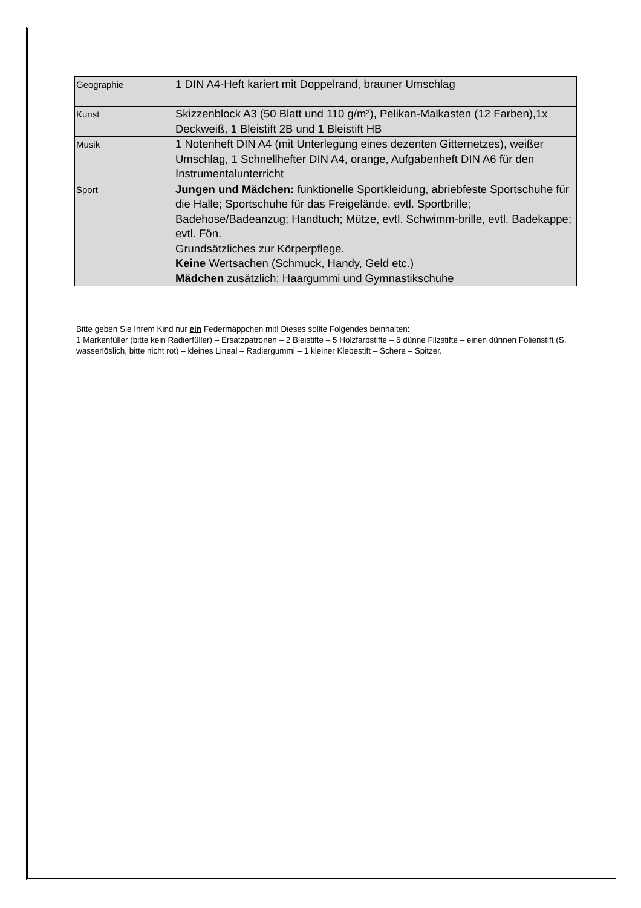| Geographie | 1 DIN A4-Heft kariert mit Doppelrand, brauner Umschlag |
| Kunst | Skizzenblock A3 (50 Blatt und 110 g/m²), Pelikan-Malkasten (12 Farben),1x Deckweiß, 1 Bleistift 2B und 1 Bleistift HB |
| Musik | 1 Notenheft DIN A4 (mit Unterlegung eines dezenten Gitternetzes), weißer Umschlag, 1 Schnellhefter DIN A4, orange, Aufgabenheft DIN A6 für den Instrumentalunterricht |
| Sport | Jungen und Mädchen: funktionelle Sportkleidung, abriebfeste Sportschuhe für die Halle; Sportschuhe für das Freigelände, evtl. Sportbrille; Badehose/Badeanzug; Handtuch; Mütze, evtl. Schwimm-brille, evtl. Badekappe; evtl. Fön. Grundsätzliches zur Körperpflege. Keine Wertsachen (Schmuck, Handy, Geld etc.) Mädchen zusätzlich: Haargummi und Gymnastikschuhe |
Bitte geben Sie Ihrem Kind nur ein Federmäppchen mit! Dieses sollte Folgendes beinhalten:
1 Markenfüller (bitte kein Radierfüller) – Ersatzpatronen – 2 Bleistifte – 5 Holzfarbstifte – 5 dünne Filzstifte – einen dünnen Folienstift (S, wasserlöslich, bitte nicht rot) – kleines Lineal – Radiergummi – 1 kleiner Klebestift – Schere – Spitzer.